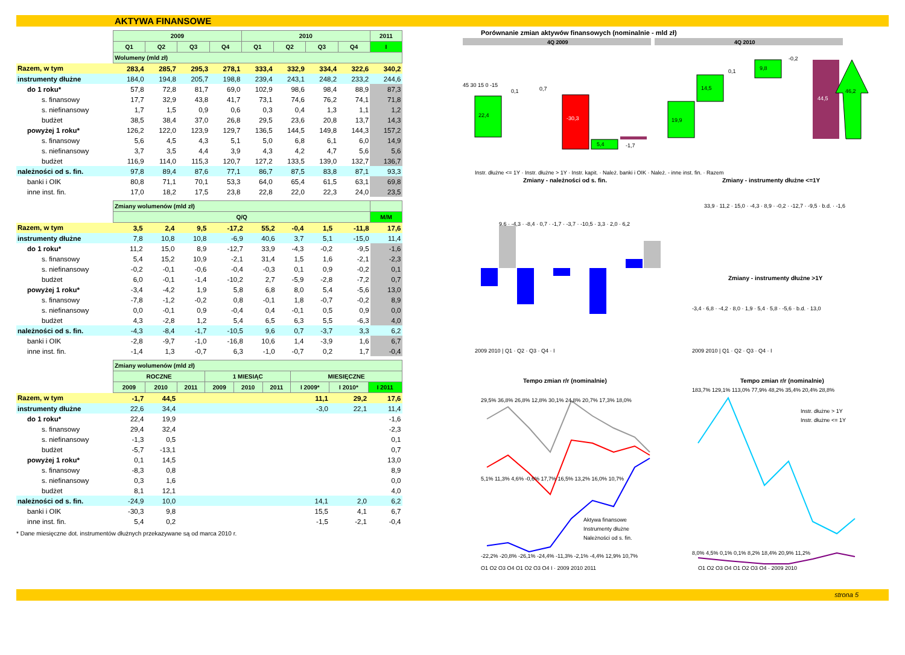AKTYWA FINANSOWE
| | 2009 | | | | 2010 | | | | 2011 |
| --- | --- | --- | --- | --- | --- | --- | --- | --- | --- |
| | Q1 | Q2 | Q3 | Q4 | Q1 | Q2 | Q3 | Q4 | I |
| | Wolumeny (mld zł) | | | | | | | | |
| Razem, w tym | 283,4 | 285,7 | 295,3 | 278,1 | 333,4 | 332,9 | 334,4 | 322,6 | 340,2 |
| instrumenty dłużne | 184,0 | 194,8 | 205,7 | 198,8 | 239,4 | 243,1 | 248,2 | 233,2 | 244,6 |
| do 1 roku* | 57,8 | 72,8 | 81,7 | 69,0 | 102,9 | 98,6 | 98,4 | 88,9 | 87,3 |
| s. finansowy | 17,7 | 32,9 | 43,8 | 41,7 | 73,1 | 74,6 | 76,2 | 74,1 | 71,8 |
| s. niefinansowy | 1,7 | 1,5 | 0,9 | 0,6 | 0,3 | 0,4 | 1,3 | 1,1 | 1,2 |
| budżet | 38,5 | 38,4 | 37,0 | 26,8 | 29,5 | 23,6 | 20,8 | 13,7 | 14,3 |
| powyżej 1 roku* | 126,2 | 122,0 | 123,9 | 129,7 | 136,5 | 144,5 | 149,8 | 144,3 | 157,2 |
| s. finansowy | 5,6 | 4,5 | 4,3 | 5,1 | 5,0 | 6,8 | 6,1 | 6,0 | 14,9 |
| s. niefinansowy | 3,7 | 3,5 | 4,4 | 3,9 | 4,3 | 4,2 | 4,7 | 5,6 | 5,6 |
| budżet | 116,9 | 114,0 | 115,3 | 120,7 | 127,2 | 133,5 | 139,0 | 132,7 | 136,7 |
| należności od s. fin. | 97,8 | 89,4 | 87,6 | 77,1 | 86,7 | 87,5 | 83,8 | 87,1 | 93,3 |
| banki i OIK | 80,8 | 71,1 | 70,1 | 53,3 | 64,0 | 65,4 | 61,5 | 63,1 | 69,8 |
| inne inst. fin. | 17,0 | 18,2 | 17,5 | 23,8 | 22,8 | 22,0 | 22,3 | 24,0 | 23,5 |
| | Zmiany wolumenów (mld zł) | | | | | | | | |
| --- | --- | --- | --- | --- | --- | --- | --- | --- | --- |
| | Q/Q | | | | | | | | M/M |
| Razem, w tym | 3,5 | 2,4 | 9,5 | -17,2 | 55,2 | -0,4 | 1,5 | -11,8 | 17,6 |
| instrumenty dłużne | 7,8 | 10,8 | 10,8 | -6,9 | 40,6 | 3,7 | 5,1 | -15,0 | 11,4 |
| do 1 roku* | 11,2 | 15,0 | 8,9 | -12,7 | 33,9 | -4,3 | -0,2 | -9,5 | -1,6 |
| s. finansowy | 5,4 | 15,2 | 10,9 | -2,1 | 31,4 | 1,5 | 1,6 | -2,1 | -2,3 |
| s. niefinansowy | -0,2 | -0,1 | -0,6 | -0,4 | -0,3 | 0,1 | 0,9 | -0,2 | 0,1 |
| budżet | 6,0 | -0,1 | -1,4 | -10,2 | 2,7 | -5,9 | -2,8 | -7,2 | 0,7 |
| powyżej 1 roku* | -3,4 | -4,2 | 1,9 | 5,8 | 6,8 | 8,0 | 5,4 | -5,6 | 13,0 |
| s. finansowy | -7,8 | -1,2 | -0,2 | 0,8 | -0,1 | 1,8 | -0,7 | -0,2 | 8,9 |
| s. niefinansowy | 0,0 | -0,1 | 0,9 | -0,4 | 0,4 | -0,1 | 0,5 | 0,9 | 0,0 |
| budżet | 4,3 | -2,8 | 1,2 | 5,4 | 6,5 | 6,3 | 5,5 | -6,3 | 4,0 |
| należności od s. fin. | -4,3 | -8,4 | -1,7 | -10,5 | 9,6 | 0,7 | -3,7 | 3,3 | 6,2 |
| banki i OIK | -2,8 | -9,7 | -1,0 | -16,8 | 10,6 | 1,4 | -3,9 | 1,6 | 6,7 |
| inne inst. fin. | -1,4 | 1,3 | -0,7 | 6,3 | -1,0 | -0,7 | 0,2 | 1,7 | -0,4 |
| | Zmiany wolumenów (mld zł) | | | | | | | | |
| --- | --- | --- | --- | --- | --- | --- | --- | --- | --- |
| | ROCZNE | | | 1 MIESIĄC | | | MIESIĘCZNE | | |
| | 2009 | 2010 | 2011 | 2009 | 2010 | 2011 | I 2009* | I 2010* | I 2011 |
| Razem, w tym | -1,7 | 44,5 | | | | | 11,1 | 29,2 | 17,6 |
| instrumenty dłużne | 22,6 | 34,4 | | | | | -3,0 | 22,1 | 11,4 |
| do 1 roku* | 22,4 | 19,9 | | | | | | | -1,6 |
| s. finansowy | 29,4 | 32,4 | | | | | | | -2,3 |
| s. niefinansowy | -1,3 | 0,5 | | | | | | | 0,1 |
| budżet | -5,7 | -13,1 | | | | | | | 0,7 |
| powyżej 1 roku* | 0,1 | 14,5 | | | | | | | 13,0 |
| s. finansowy | -8,3 | 0,8 | | | | | | | 8,9 |
| s. niefinansowy | 0,3 | 1,6 | | | | | | | 0,0 |
| budżet | 8,1 | 12,1 | | | | | | | 4,0 |
| należności od s. fin. | -24,9 | 10,0 | | | | | 14,1 | 2,0 | 6,2 |
| banki i OIK | -30,3 | 9,8 | | | | | 15,5 | 4,1 | 6,7 |
| inne inst. fin. | 5,4 | 0,2 | | | | | -1,5 | -2,1 | -0,4 |
* Dane miesięczne dot. instrumentów dłużnych przekazywane są od marca 2010 r.
Porównanie zmian aktywów finansowych (nominalnie - mld zł)
4Q 2009
4Q 2010
45 30 15 0 -15
22,4
0,1
0,7
-30,3
5,4
-1,7
Instr. dłużne <= 1Y · Instr. dłużne > 1Y · Instr. kapit. · Należ. banki i OIK · Należ. - inne inst. fin. · Razem
19,9
14,5
0,1
9,8
-0,2
44,5
46,2
Zmiany - należności od s. fin.
Zmiany - instrumenty dłużne <=1Y
9,6 · -4,3 · -8,4 · 0,7 · -1,7 · -3,7 · -10,5 · 3,3 · 2,0 · 6,2
33,9 · 11,2 · 15,0 · -4,3 · 8,9 · -0,2 · -12,7 · -9,5 · b.d. · -1,6
Zmiany - instrumenty dłużne >1Y
-3,4 · 6,8 · -4,2 · 8,0 · 1,9 · 5,4 · 5,8 · -5,6 · b.d. · 13,0
2009 2010 | Q1 · Q2 · Q3 · Q4 · I
2009 2010 | Q1 · Q2 · Q3 · Q4 · I
Tempo zmian r/r (nominalnie)
Tempo zmian r/r (nominalnie)
29,5% 36,8% 26,8% 12,8% 30,1% 24,8% 20,7% 17,3% 18,0%
5,1% 11,3% 4,6% -0,6% 17,7% 16,5% 13,2% 16,0% 10,7%
-22,2% -20,8% -26,1% -24,4% -11,3% -2,1% -4,4% 12,9% 10,7%
Aktywa finansowe
Instrumenty dłużne
Należności od s. fin.
183,7% 129,1% 113,0% 77,9% 48,2% 35,4% 20,4% 28,8%
8,0% 4,5% 0,1% 0,1% 8,2% 18,4% 20,9% 11,2%
Instr. dłużne > 1Y
Instr. dłużne <= 1Y
Q1 Q2 Q3 Q4 Q1 Q2 Q3 Q4 I · 2009 2010 2011
Q1 Q2 Q3 Q4 Q1 Q2 Q3 Q4 · 2009 2010
strona 5